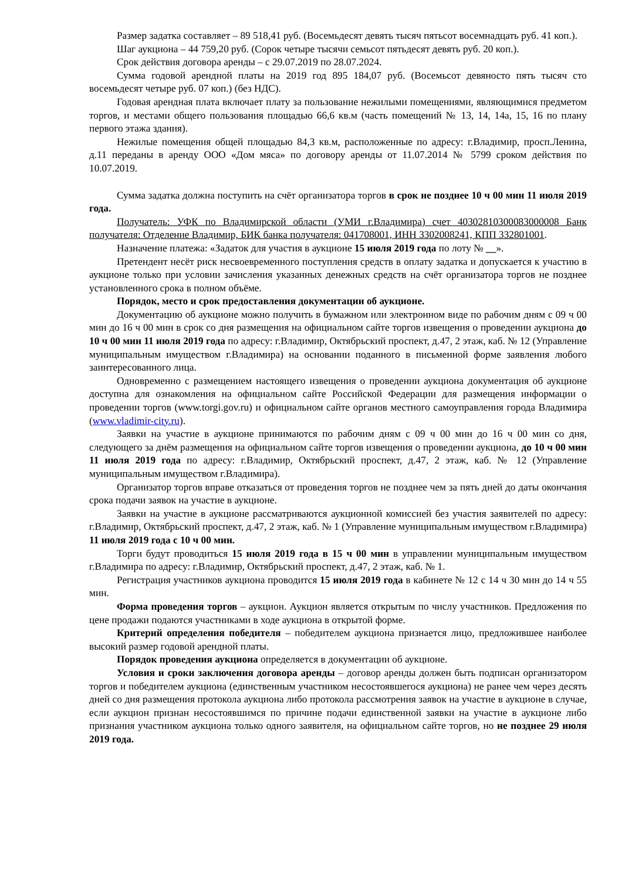Размер задатка составляет – 89 518,41 руб. (Восемьдесят девять тысяч пятьсот восемнадцать руб. 41 коп.).
Шаг аукциона – 44 759,20 руб. (Сорок четыре тысячи семьсот пятьдесят девять руб. 20 коп.).
Срок действия договора аренды – с 29.07.2019 по 28.07.2024.
Сумма годовой арендной платы на 2019 год 895 184,07 руб. (Восемьсот девяносто пять тысяч сто восемьдесят четыре руб. 07 коп.) (без НДС).
Годовая арендная плата включает плату за пользование нежилыми помещениями, являющимися предметом торгов, и местами общего пользования площадью 66,6 кв.м (часть помещений № 13, 14, 14а, 15, 16 по плану первого этажа здания).
Нежилые помещения общей площадью 84,3 кв.м, расположенные по адресу: г.Владимир, просп.Ленина, д.11 переданы в аренду ООО «Дом мяса» по договору аренды от 11.07.2014 № 5799 сроком действия по 10.07.2019.
Сумма задатка должна поступить на счёт организатора торгов в срок не позднее 10 ч 00 мин 11 июля 2019 года.
Получатель: УФК по Владимирской области (УМИ г.Владимира) счет 40302810300083000008 Банк получателя: Отделение Владимир, БИК банка получателя: 041708001, ИНН 3302008241, КПП 332801001.
Назначение платежа: «Задаток для участия в аукционе 15 июля 2019 года по лоту № __».
Претендент несёт риск несвоевременного поступления средств в оплату задатка и допускается к участию в аукционе только при условии зачисления указанных денежных средств на счёт организатора торгов не позднее установленного срока в полном объёме.
Порядок, место и срок предоставления документации об аукционе.
Документацию об аукционе можно получить в бумажном или электронном виде по рабочим дням с 09 ч 00 мин до 16 ч 00 мин в срок со дня размещения на официальном сайте торгов извещения о проведении аукциона до 10 ч 00 мин 11 июля 2019 года по адресу: г.Владимир, Октябрьский проспект, д.47, 2 этаж, каб. № 12 (Управление муниципальным имуществом г.Владимира) на основании поданного в письменной форме заявления любого заинтересованного лица.
Одновременно с размещением настоящего извещения о проведении аукциона документация об аукционе доступна для ознакомления на официальном сайте Российской Федерации для размещения информации о проведении торгов (www.torgi.gov.ru) и официальном сайте органов местного самоуправления города Владимира (www.vladimir-city.ru).
Заявки на участие в аукционе принимаются по рабочим дням с 09 ч 00 мин до 16 ч 00 мин со дня, следующего за днём размещения на официальном сайте торгов извещения о проведении аукциона, до 10 ч 00 мин 11 июля 2019 года по адресу: г.Владимир, Октябрьский проспект, д.47, 2 этаж, каб. № 12 (Управление муниципальным имуществом г.Владимира).
Организатор торгов вправе отказаться от проведения торгов не позднее чем за пять дней до даты окончания срока подачи заявок на участие в аукционе.
Заявки на участие в аукционе рассматриваются аукционной комиссией без участия заявителей по адресу: г.Владимир, Октябрьский проспект, д.47, 2 этаж, каб. № 1 (Управление муниципальным имуществом г.Владимира) 11 июля 2019 года с 10 ч 00 мин.
Торги будут проводиться 15 июля 2019 года в 15 ч 00 мин в управлении муниципальным имуществом г.Владимира по адресу: г.Владимир, Октябрьский проспект, д.47, 2 этаж, каб. № 1.
Регистрация участников аукциона проводится 15 июля 2019 года в кабинете № 12 с 14 ч 30 мин до 14 ч 55 мин.
Форма проведения торгов – аукцион. Аукцион является открытым по числу участников. Предложения по цене продажи подаются участниками в ходе аукциона в открытой форме.
Критерий определения победителя – победителем аукциона признается лицо, предложившее наиболее высокий размер годовой арендной платы.
Порядок проведения аукциона определяется в документации об аукционе.
Условия и сроки заключения договора аренды – договор аренды должен быть подписан организатором торгов и победителем аукциона (единственным участником несостоявшегося аукциона) не ранее чем через десять дней со дня размещения протокола аукциона либо протокола рассмотрения заявок на участие в аукционе в случае, если аукцион признан несостоявшимся по причине подачи единственной заявки на участие в аукционе либо признания участником аукциона только одного заявителя, на официальном сайте торгов, но не позднее 29 июля 2019 года.